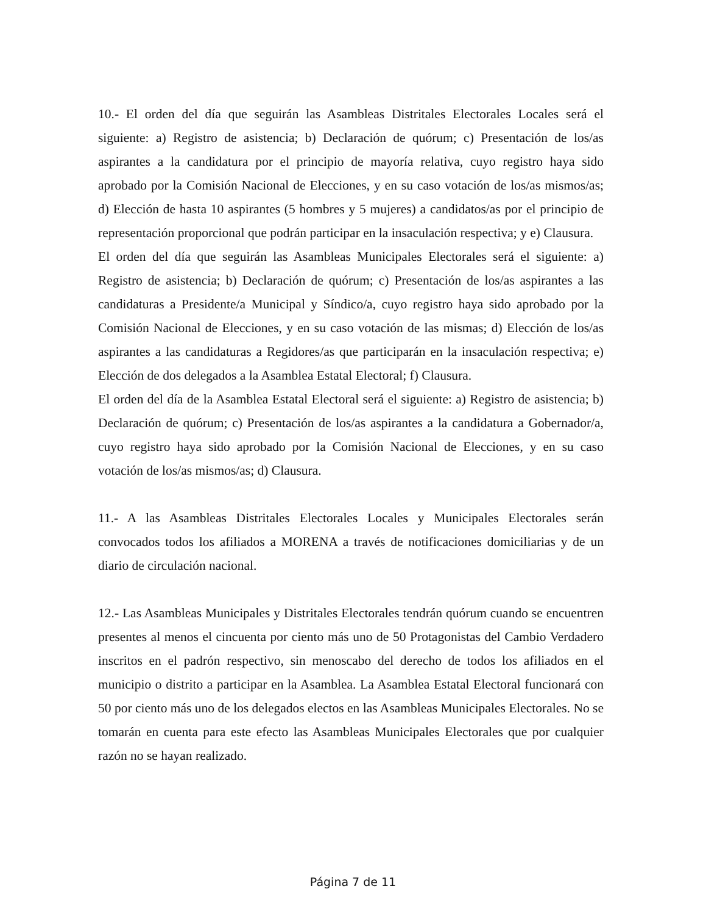10.- El orden del día que seguirán las Asambleas Distritales Electorales Locales será el siguiente: a) Registro de asistencia; b) Declaración de quórum; c) Presentación de los/as aspirantes a la candidatura por el principio de mayoría relativa, cuyo registro haya sido aprobado por la Comisión Nacional de Elecciones, y en su caso votación de los/as mismos/as; d) Elección de hasta 10 aspirantes (5 hombres y 5 mujeres) a candidatos/as por el principio de representación proporcional que podrán participar en la insaculación respectiva; y e) Clausura.
El orden del día que seguirán las Asambleas Municipales Electorales será el siguiente: a) Registro de asistencia; b) Declaración de quórum; c) Presentación de los/as aspirantes a las candidaturas a Presidente/a Municipal y Síndico/a, cuyo registro haya sido aprobado por la Comisión Nacional de Elecciones, y en su caso votación de las mismas; d) Elección de los/as aspirantes a las candidaturas a Regidores/as que participarán en la insaculación respectiva; e) Elección de dos delegados a la Asamblea Estatal Electoral; f) Clausura.
El orden del día de la Asamblea Estatal Electoral será el siguiente: a) Registro de asistencia; b) Declaración de quórum; c) Presentación de los/as aspirantes a la candidatura a Gobernador/a, cuyo registro haya sido aprobado por la Comisión Nacional de Elecciones, y en su caso votación de los/as mismos/as; d) Clausura.
11.- A las Asambleas Distritales Electorales Locales y Municipales Electorales serán convocados todos los afiliados a MORENA a través de notificaciones domiciliarias y de un diario de circulación nacional.
12.- Las Asambleas Municipales y Distritales Electorales tendrán quórum cuando se encuentren presentes al menos el cincuenta por ciento más uno de 50 Protagonistas del Cambio Verdadero inscritos en el padrón respectivo, sin menoscabo del derecho de todos los afiliados en el municipio o distrito a participar en la Asamblea. La Asamblea Estatal Electoral funcionará con 50 por ciento más uno de los delegados electos en las Asambleas Municipales Electorales. No se tomarán en cuenta para este efecto las Asambleas Municipales Electorales que por cualquier razón no se hayan realizado.
Página 7 de 11